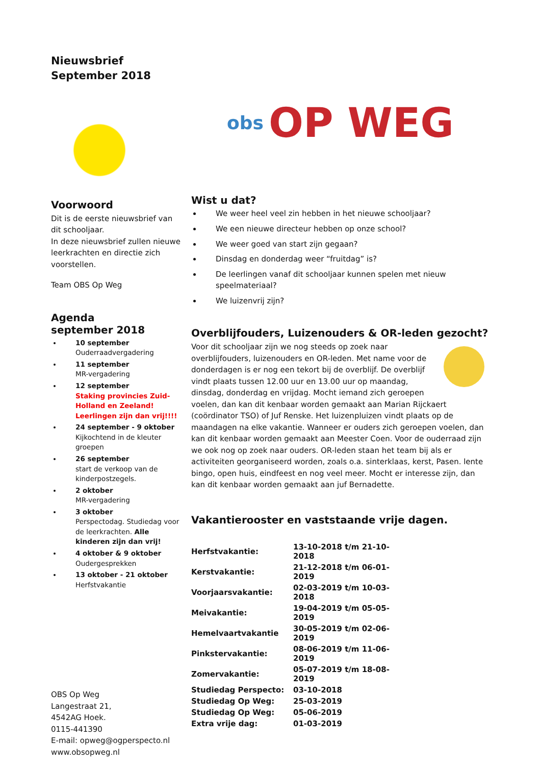Nieuwsbrief
September 2018
Voorwoord
Dit is de eerste nieuwsbrief van dit schooljaar.
In deze nieuwsbrief zullen nieuwe leerkrachten en directie zich voorstellen.
Team OBS Op Weg
Agenda
september 2018
10 september
Ouderraadvergadering
11 september
MR-vergadering
12 september
Staking provincies Zuid-Holland en Zeeland!
Leerlingen zijn dan vrij!!!!
24 september - 9 oktober
Kijkochtend in de kleuter groepen
26 september
start de verkoop van de kinderpostzegels.
2 oktober
MR-vergadering
3 oktober
Perspectodag. Studiedag voor de leerkrachten. Alle kinderen zijn dan vrij!
4 oktober & 9 oktober
Oudergesprekken
13 oktober - 21 oktober
Herfstvakantie
OBS Op Weg
Langestraat 21,
4542AG Hoek.
0115-441390
E-mail: opweg@ogperspecto.nl
www.obsopweg.nl
obs OP WEG
Wist u dat?
We weer heel veel zin hebben in het nieuwe schooljaar?
We een nieuwe directeur hebben op onze school?
We weer goed van start zijn gegaan?
Dinsdag en donderdag weer “fruitdag” is?
De leerlingen vanaf dit schooljaar kunnen spelen met nieuw speelmateriaal?
We luizenvrij zijn?
Overblijfouders, Luizenouders & OR-leden gezocht?
Voor dit schooljaar zijn we nog steeds op zoek naar overblijfouders, luizenouders en OR-leden. Met name voor de donderdagen is er nog een tekort bij de overblijf. De overblijf vindt plaats tussen 12.00 uur en 13.00 uur op maandag, dinsdag, donderdag en vrijdag. Mocht iemand zich geroepen voelen, dan kan dit kenbaar worden gemaakt aan Marian Rijckaert (coördinator TSO) of Juf Renske. Het luizenpluizen vindt plaats op de maandagen na elke vakantie. Wanneer er ouders zich geroepen voelen, dan kan dit kenbaar worden gemaakt aan Meester Coen. Voor de ouderraad zijn we ook nog op zoek naar ouders. OR-leden staan het team bij als er activiteiten georganiseerd worden, zoals o.a. sinterklaas, kerst, Pasen. lente bingo, open huis, eindfeest en nog veel meer. Mocht er interesse zijn, dan kan dit kenbaar worden gemaakt aan juf Bernadette.
Vakantierooster en vaststaande vrije dagen.
| Herfstvakantie: | 13-10-2018 t/m 21-10-2018 |
| Kerstvakantie: | 21-12-2018 t/m 06-01-2019 |
| Voorjaarsvakantie: | 02-03-2019 t/m 10-03-2018 |
| Meivakantie: | 19-04-2019 t/m 05-05-2019 |
| Hemelvaartvakantie | 30-05-2019 t/m 02-06-2019 |
| Pinkstervakantie: | 08-06-2019 t/m 11-06-2019 |
| Zomervakantie: | 05-07-2019 t/m 18-08-2019 |
| Studiedag Perspecto: | 03-10-2018 |
| Studiedag Op Weg: | 25-03-2019 |
| Studiedag Op Weg: | 05-06-2019 |
| Extra vrije dag: | 01-03-2019 |